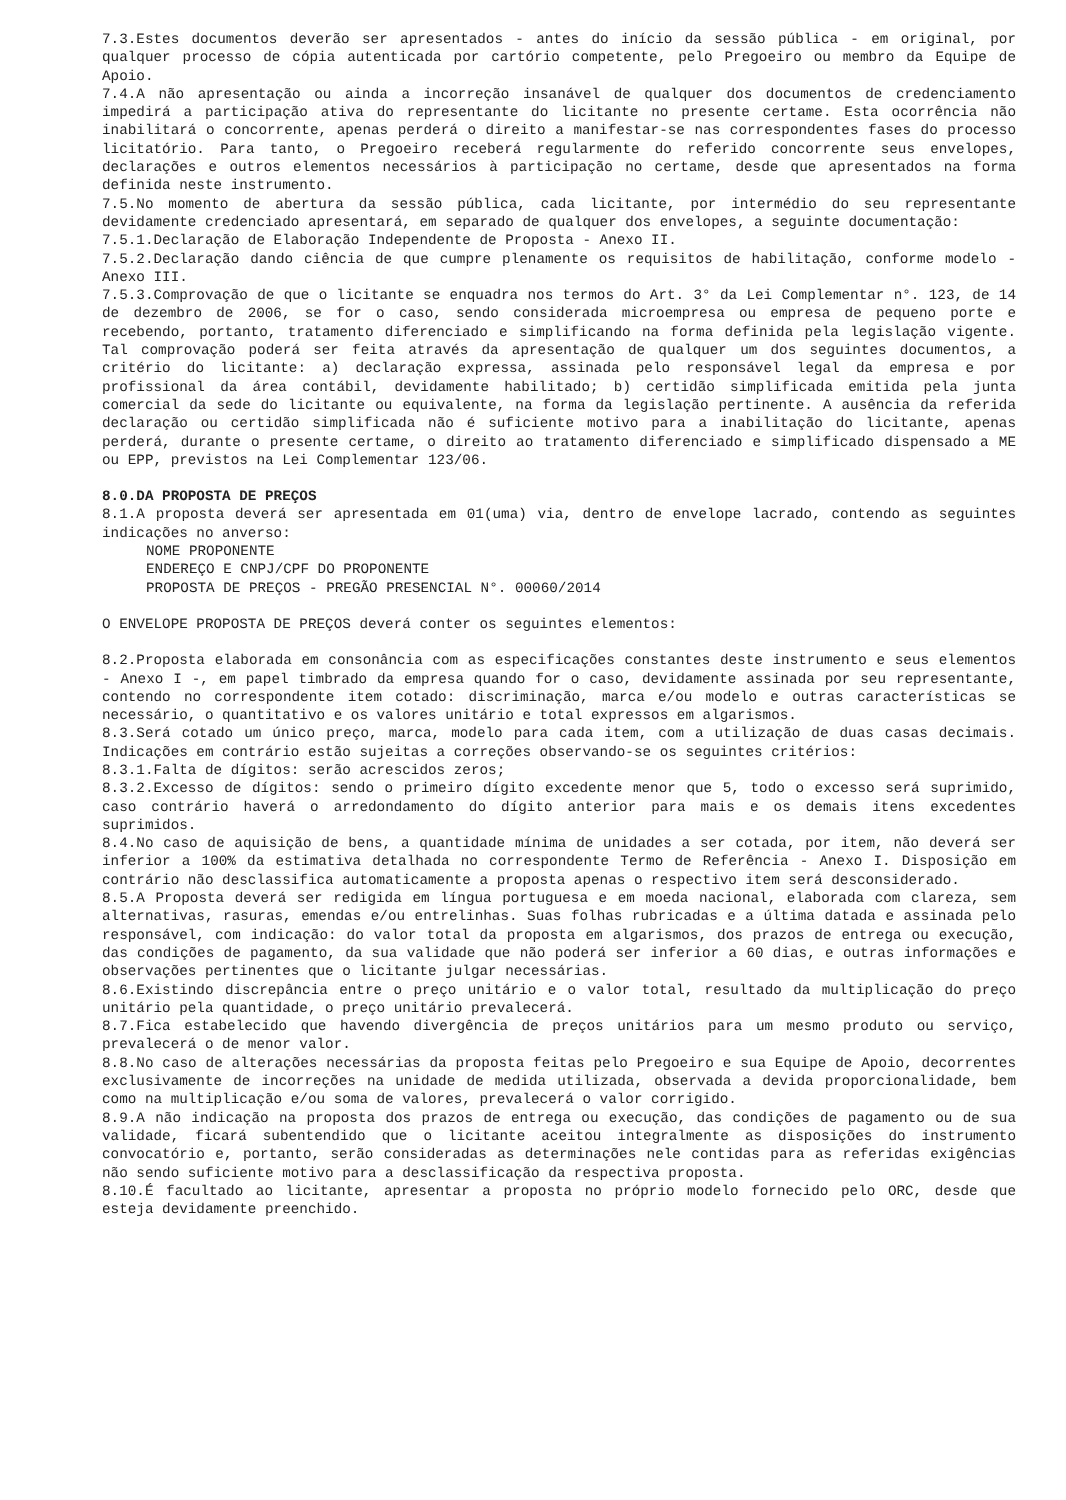7.3.Estes documentos deverão ser apresentados - antes do início da sessão pública - em original, por qualquer processo de cópia autenticada por cartório competente, pelo Pregoeiro ou membro da Equipe de Apoio.
7.4.A não apresentação ou ainda a incorreção insanável de qualquer dos documentos de credenciamento impedirá a participação ativa do representante do licitante no presente certame. Esta ocorrência não inabilitará o concorrente, apenas perderá o direito a manifestar-se nas correspondentes fases do processo licitatório. Para tanto, o Pregoeiro receberá regularmente do referido concorrente seus envelopes, declarações e outros elementos necessários à participação no certame, desde que apresentados na forma definida neste instrumento.
7.5.No momento de abertura da sessão pública, cada licitante, por intermédio do seu representante devidamente credenciado apresentará, em separado de qualquer dos envelopes, a seguinte documentação:
7.5.1.Declaração de Elaboração Independente de Proposta - Anexo II.
7.5.2.Declaração dando ciência de que cumpre plenamente os requisitos de habilitação, conforme modelo - Anexo III.
7.5.3.Comprovação de que o licitante se enquadra nos termos do Art. 3° da Lei Complementar n°. 123, de 14 de dezembro de 2006, se for o caso, sendo considerada microempresa ou empresa de pequeno porte e recebendo, portanto, tratamento diferenciado e simplificando na forma definida pela legislação vigente. Tal comprovação poderá ser feita através da apresentação de qualquer um dos seguintes documentos, a critério do licitante: a) declaração expressa, assinada pelo responsável legal da empresa e por profissional da área contábil, devidamente habilitado; b) certidão simplificada emitida pela junta comercial da sede do licitante ou equivalente, na forma da legislação pertinente. A ausência da referida declaração ou certidão simplificada não é suficiente motivo para a inabilitação do licitante, apenas perderá, durante o presente certame, o direito ao tratamento diferenciado e simplificado dispensado a ME ou EPP, previstos na Lei Complementar 123/06.
8.0.DA PROPOSTA DE PREÇOS
8.1.A proposta deverá ser apresentada em 01(uma) via, dentro de envelope lacrado, contendo as seguintes indicações no anverso:
NOME PROPONENTE
ENDEREÇO E CNPJ/CPF DO PROPONENTE
PROPOSTA DE PREÇOS - PREGÃO PRESENCIAL N°. 00060/2014
O ENVELOPE PROPOSTA DE PREÇOS deverá conter os seguintes elementos:
8.2.Proposta elaborada em consonância com as especificações constantes deste instrumento e seus elementos - Anexo I -, em papel timbrado da empresa quando for o caso, devidamente assinada por seu representante, contendo no correspondente item cotado: discriminação, marca e/ou modelo e outras características se necessário, o quantitativo e os valores unitário e total expressos em algarismos.
8.3.Será cotado um único preço, marca, modelo para cada item, com a utilização de duas casas decimais. Indicações em contrário estão sujeitas a correções observando-se os seguintes critérios:
8.3.1.Falta de dígitos: serão acrescidos zeros;
8.3.2.Excesso de dígitos: sendo o primeiro dígito excedente menor que 5, todo o excesso será suprimido, caso contrário haverá o arredondamento do dígito anterior para mais e os demais itens excedentes suprimidos.
8.4.No caso de aquisição de bens, a quantidade mínima de unidades a ser cotada, por item, não deverá ser inferior a 100% da estimativa detalhada no correspondente Termo de Referência - Anexo I. Disposição em contrário não desclassifica automaticamente a proposta apenas o respectivo item será desconsiderado.
8.5.A Proposta deverá ser redigida em língua portuguesa e em moeda nacional, elaborada com clareza, sem alternativas, rasuras, emendas e/ou entrelinhas. Suas folhas rubricadas e a última datada e assinada pelo responsável, com indicação: do valor total da proposta em algarismos, dos prazos de entrega ou execução, das condições de pagamento, da sua validade que não poderá ser inferior a 60 dias, e outras informações e observações pertinentes que o licitante julgar necessárias.
8.6.Existindo discrepância entre o preço unitário e o valor total, resultado da multiplicação do preço unitário pela quantidade, o preço unitário prevalecerá.
8.7.Fica estabelecido que havendo divergência de preços unitários para um mesmo produto ou serviço, prevalecerá o de menor valor.
8.8.No caso de alterações necessárias da proposta feitas pelo Pregoeiro e sua Equipe de Apoio, decorrentes exclusivamente de incorreções na unidade de medida utilizada, observada a devida proporcionalidade, bem como na multiplicação e/ou soma de valores, prevalecerá o valor corrigido.
8.9.A não indicação na proposta dos prazos de entrega ou execução, das condições de pagamento ou de sua validade, ficará subentendido que o licitante aceitou integralmente as disposições do instrumento convocatório e, portanto, serão consideradas as determinações nele contidas para as referidas exigências não sendo suficiente motivo para a desclassificação da respectiva proposta.
8.10.É facultado ao licitante, apresentar a proposta no próprio modelo fornecido pelo ORC, desde que esteja devidamente preenchido.